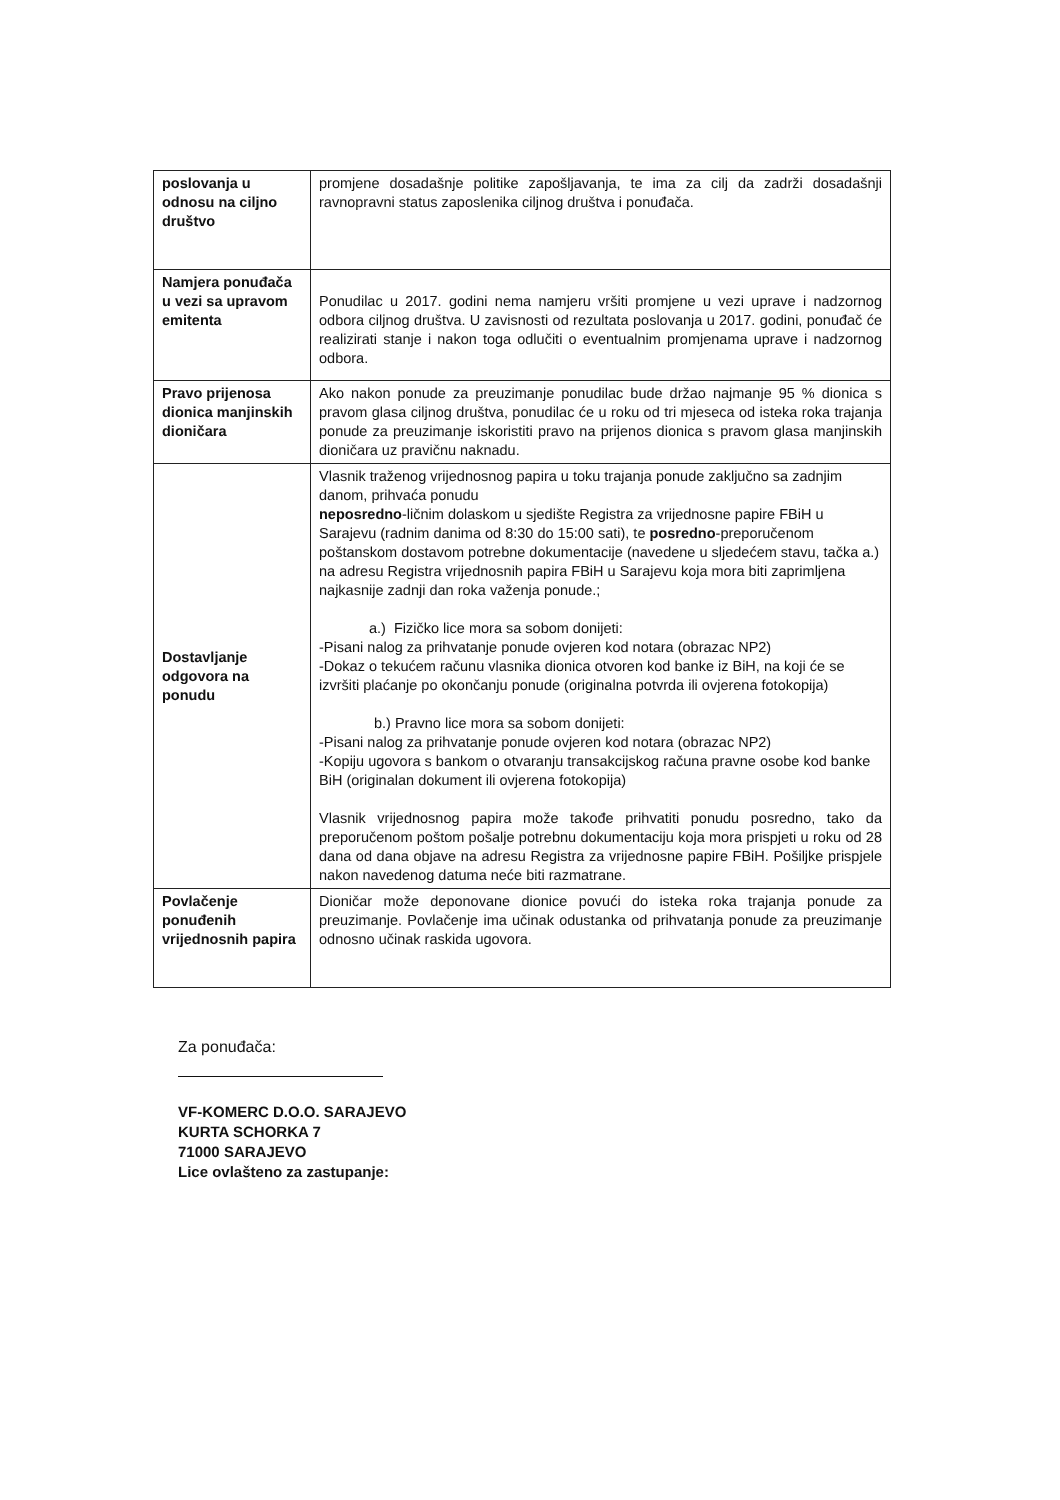| poslovanja u odnosu na ciljno društvo | promjene dosadašnje politike zapošljavanja, te ima za cilj da zadrži dosadašnji ravnopravni status zaposlenika ciljnog društva i ponuđača. |
| Namjera ponuđača u vezi sa upravom emitenta | Ponudilac u 2017. godini nema namjeru vršiti promjene u vezi uprave i nadzornog odbora ciljnog društva. U zavisnosti od rezultata poslovanja u 2017. godini, ponuđač će realizirati stanje i nakon toga odlučiti o eventualnim promjenama uprave i nadzornog odbora. |
| Pravo prijenosa dionica manjinskih dioničara | Ako nakon ponude za preuzimanje ponudilac bude držao najmanje 95 % dionica s pravom glasa ciljnog društva, ponudilac će u roku od tri mjeseca od isteka roka trajanja ponude za preuzimanje iskoristiti pravo na prijenos dionica s pravom glasa manjinskih dioničara uz pravičnu naknadu. |
| Dostavljanje odgovora na ponudu | Vlasnik traženog vrijednosnog papira u toku trajanja ponude zaključno sa zadnjim danom, prihvaća ponudu neposredno -ličnim dolaskom u sjedište Registra za vrijednosne papire FBiH u Sarajevu (radnim danima od 8:30 do 15:00 sati), te posredno -preporučenom poštanskom dostavom potrebne dokumentacije (navedene u sljedećem stavu, tačka a.) na adresu Registra vrijednosnih papira FBiH u Sarajevu koja mora biti zaprimljena najkasnije zadnji dan roka važenja ponude.; a.) Fizičko lice mora sa sobom donijeti: -Pisani nalog za prihvatanje ponude ovjeren kod notara (obrazac NP2) -Dokaz o tekućem računu vlasnika dionica otvoren kod banke iz BiH, na koji će se izvršiti plaćanje po okončanju ponude (originalna potvrda ili ovjerena fotokopija) b.) Pravno lice mora sa sobom donijeti: -Pisani nalog za prihvatanje ponude ovjeren kod notara (obrazac NP2) -Kopiju ugovora s bankom o otvaranju transakcijskog računa pravne osobe kod banke BiH (originalan dokument ili ovjerena fotokopija) Vlasnik vrijednosnog papira može takođe prihvatiti ponudu posredno, tako da preporučenom poštom pošalje potrebnu dokumentaciju koja mora prispjeti u roku od 28 dana od dana objave na adresu Registra za vrijednosne papire FBiH. Pošiljke prispjele nakon navedenog datuma neće biti razmatrane. |
| Povlačenje ponuđenih vrijednosnih papira | Dioničar može deponovane dionice povući do isteka roka trajanja ponude za preuzimanje. Povlačenje ima učinak odustanka od prihvatanja ponude za preuzimanje odnosno učinak raskida ugovora. |
Za ponuđača:
VF-KOMERC D.O.O. SARAJEVO
KURTA SCHORKA 7
71000 SARAJEVO
Lice ovlašteno za zastupanje: